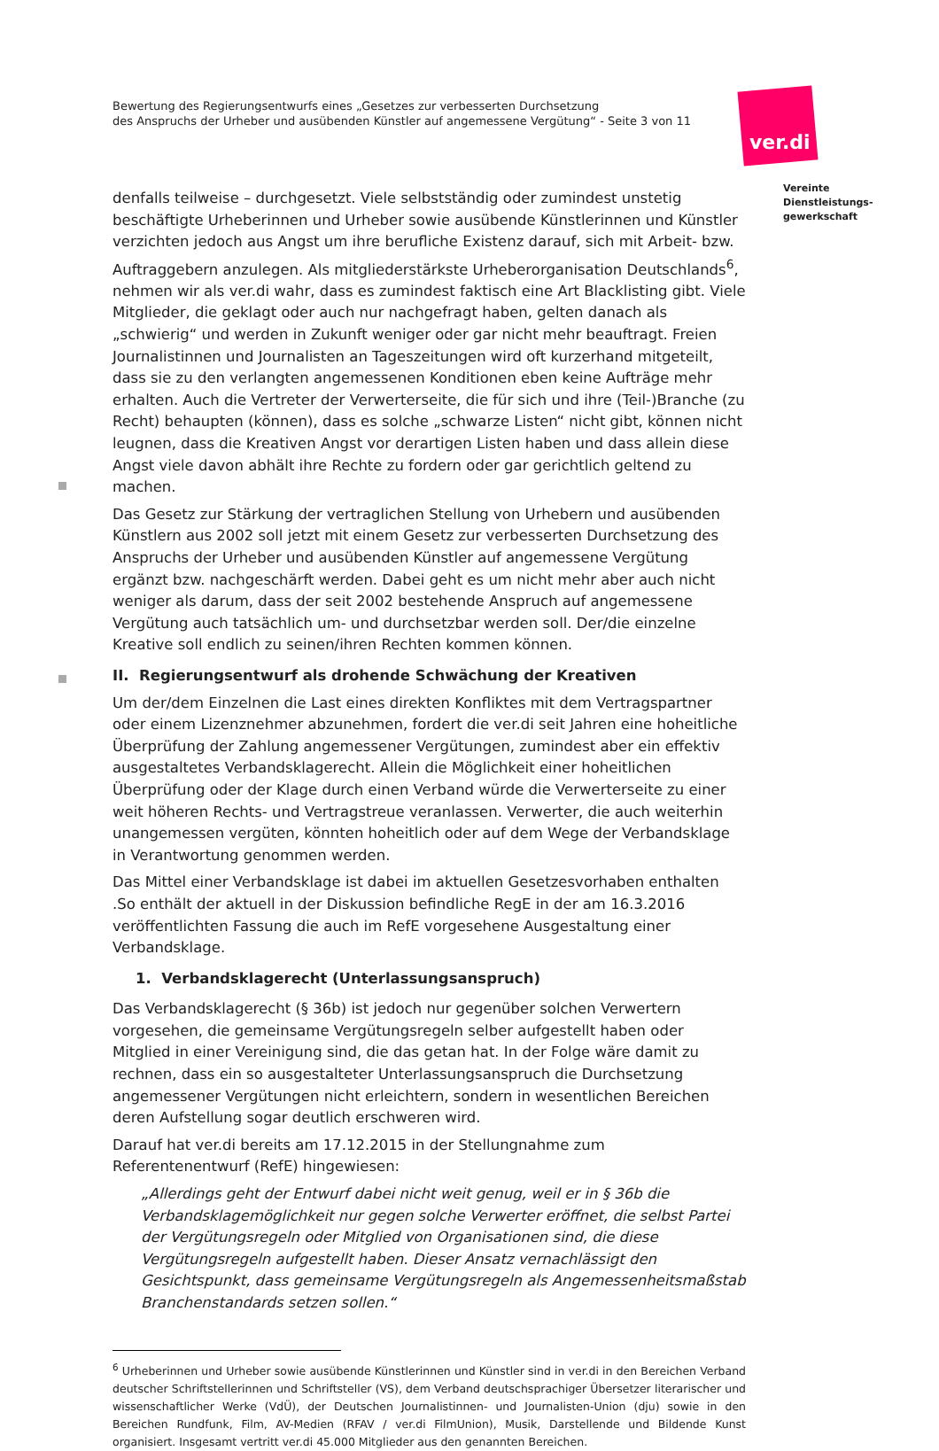Bewertung des Regierungsentwurfs eines „Gesetzes zur verbesserten Durchsetzung
des Anspruchs der Urheber und ausübenden Künstler auf angemessene Vergütung“ - Seite 3 von 11
ver.di
Vereinte
Dienstleistungs-
gewerkschaft
denfalls teilweise – durchgesetzt. Viele selbstständig oder zumindest unstetig beschäftigte Urheberinnen und Urheber sowie ausübende Künstlerinnen und Künstler verzichten jedoch aus Angst um ihre berufliche Existenz darauf, sich mit Arbeit- bzw. Auftraggebern anzulegen. Als mitgliederstärkste Urheberorganisation Deutschlands<sup>6</sup>, nehmen wir als ver.di wahr, dass es zumindest faktisch eine Art Blacklisting gibt. Viele Mitglieder, die geklagt oder auch nur nachgefragt haben, gelten danach als „schwierig“ und werden in Zukunft weniger oder gar nicht mehr beauftragt. Freien Journalistinnen und Journalisten an Tageszeitungen wird oft kurzerhand mitgeteilt, dass sie zu den verlangten angemessenen Konditionen eben keine Aufträge mehr erhalten. Auch die Vertreter der Verwerterseite, die für sich und ihre (Teil-)Branche (zu Recht) behaupten (können), dass es solche „schwarze Listen“ nicht gibt, können nicht leugnen, dass die Kreativen Angst vor derartigen Listen haben und dass allein diese Angst viele davon abhält ihre Rechte zu fordern oder gar gerichtlich geltend zu machen.
Das Gesetz zur Stärkung der vertraglichen Stellung von Urhebern und ausübenden Künstlern aus 2002 soll jetzt mit einem Gesetz zur verbesserten Durchsetzung des Anspruchs der Urheber und ausübenden Künstler auf angemessene Vergütung ergänzt bzw. nachgeschärft werden. Dabei geht es um nicht mehr aber auch nicht weniger als darum, dass der seit 2002 bestehende Anspruch auf angemessene Vergütung auch tatsächlich um- und durchsetzbar werden soll. Der/die einzelne Kreative soll endlich zu seinen/ihren Rechten kommen können.
II. Regierungsentwurf als drohende Schwächung der Kreativen
Um der/dem Einzelnen die Last eines direkten Konfliktes mit dem Vertragspartner oder einem Lizenznehmer abzunehmen, fordert die ver.di seit Jahren eine hoheitliche Überprüfung der Zahlung angemessener Vergütungen, zumindest aber ein effektiv ausgestaltetes Verbandsklagerecht. Allein die Möglichkeit einer hoheitlichen Überprüfung oder der Klage durch einen Verband würde die Verwerterseite zu einer weit höheren Rechts- und Vertragstreue veranlassen. Verwerter, die auch weiterhin unangemessen vergüten, könnten hoheitlich oder auf dem Wege der Verbandsklage in Verantwortung genommen werden.
Das Mittel einer Verbandsklage ist dabei im aktuellen Gesetzesvorhaben enthalten .So enthält der aktuell in der Diskussion befindliche RegE in der am 16.3.2016 veröffentlichten Fassung die auch im RefE vorgesehene Ausgestaltung einer Verbandsklage.
1. Verbandsklagerecht (Unterlassungsanspruch)
Das Verbandsklagerecht (§ 36b) ist jedoch nur gegenüber solchen Verwertern vorgesehen, die gemeinsame Vergütungsregeln selber aufgestellt haben oder Mitglied in einer Vereinigung sind, die das getan hat. In der Folge wäre damit zu rechnen, dass ein so ausgestalteter Unterlassungsanspruch die Durchsetzung angemessener Vergütungen nicht erleichtern, sondern in wesentlichen Bereichen deren Aufstellung sogar deutlich erschweren wird.
Darauf hat ver.di bereits am 17.12.2015 in der Stellungnahme zum Referentenentwurf (RefE) hingewiesen:
„Allerdings geht der Entwurf dabei nicht weit genug, weil er in § 36b die Verbandsklagemöglichkeit nur gegen solche Verwerter eröffnet, die selbst Partei der Vergütungsregeln oder Mitglied von Organisationen sind, die diese Vergütungsregeln aufgestellt haben. Dieser Ansatz vernachlässigt den Gesichtspunkt, dass gemeinsame Vergütungsregeln als Angemessenheitsmaßstab Branchenstandards setzen sollen.“
<sup>6</sup> Urheberinnen und Urheber sowie ausübende Künstlerinnen und Künstler sind in ver.di in den Bereichen Verband deutscher Schriftstellerinnen und Schriftsteller (VS), dem Verband deutschsprachiger Übersetzer literarischer und wissenschaftlicher Werke (VdÜ), der Deutschen Journalistinnen- und Journalisten-Union (dju) sowie in den Bereichen Rundfunk, Film, AV-Medien (RFAV / ver.di FilmUnion), Musik, Darstellende und Bildende Kunst organisiert. Insgesamt vertritt ver.di 45.000 Mitglieder aus den genannten Bereichen.